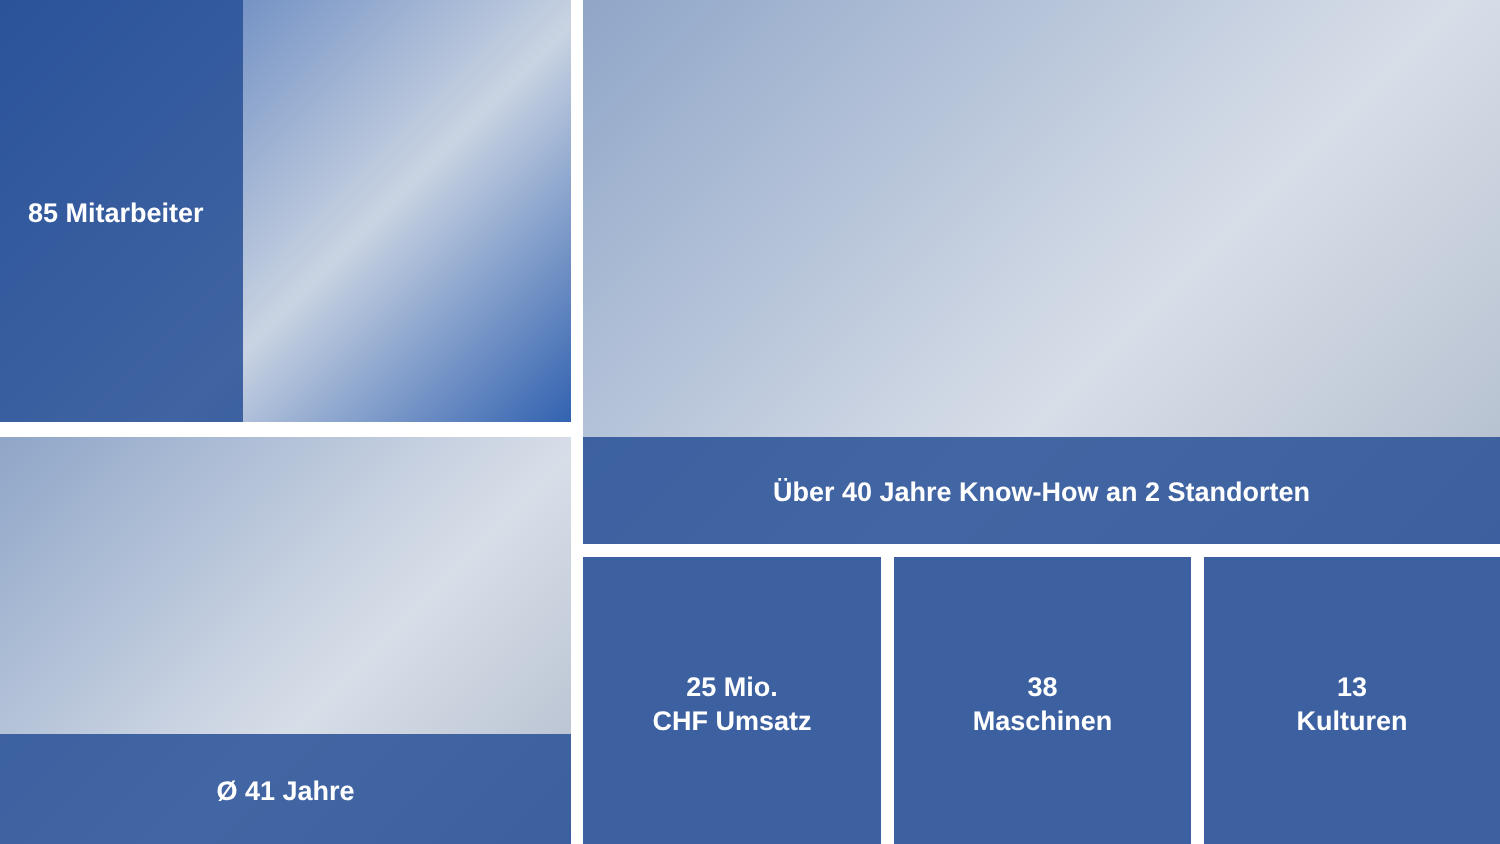85 Mitarbeiter Über 40 Jahre Know-How an 2 Standorten
Ø 41 Jahre
25 Mio.
CHF Umsatz
38
Maschinen
13
Kulturen